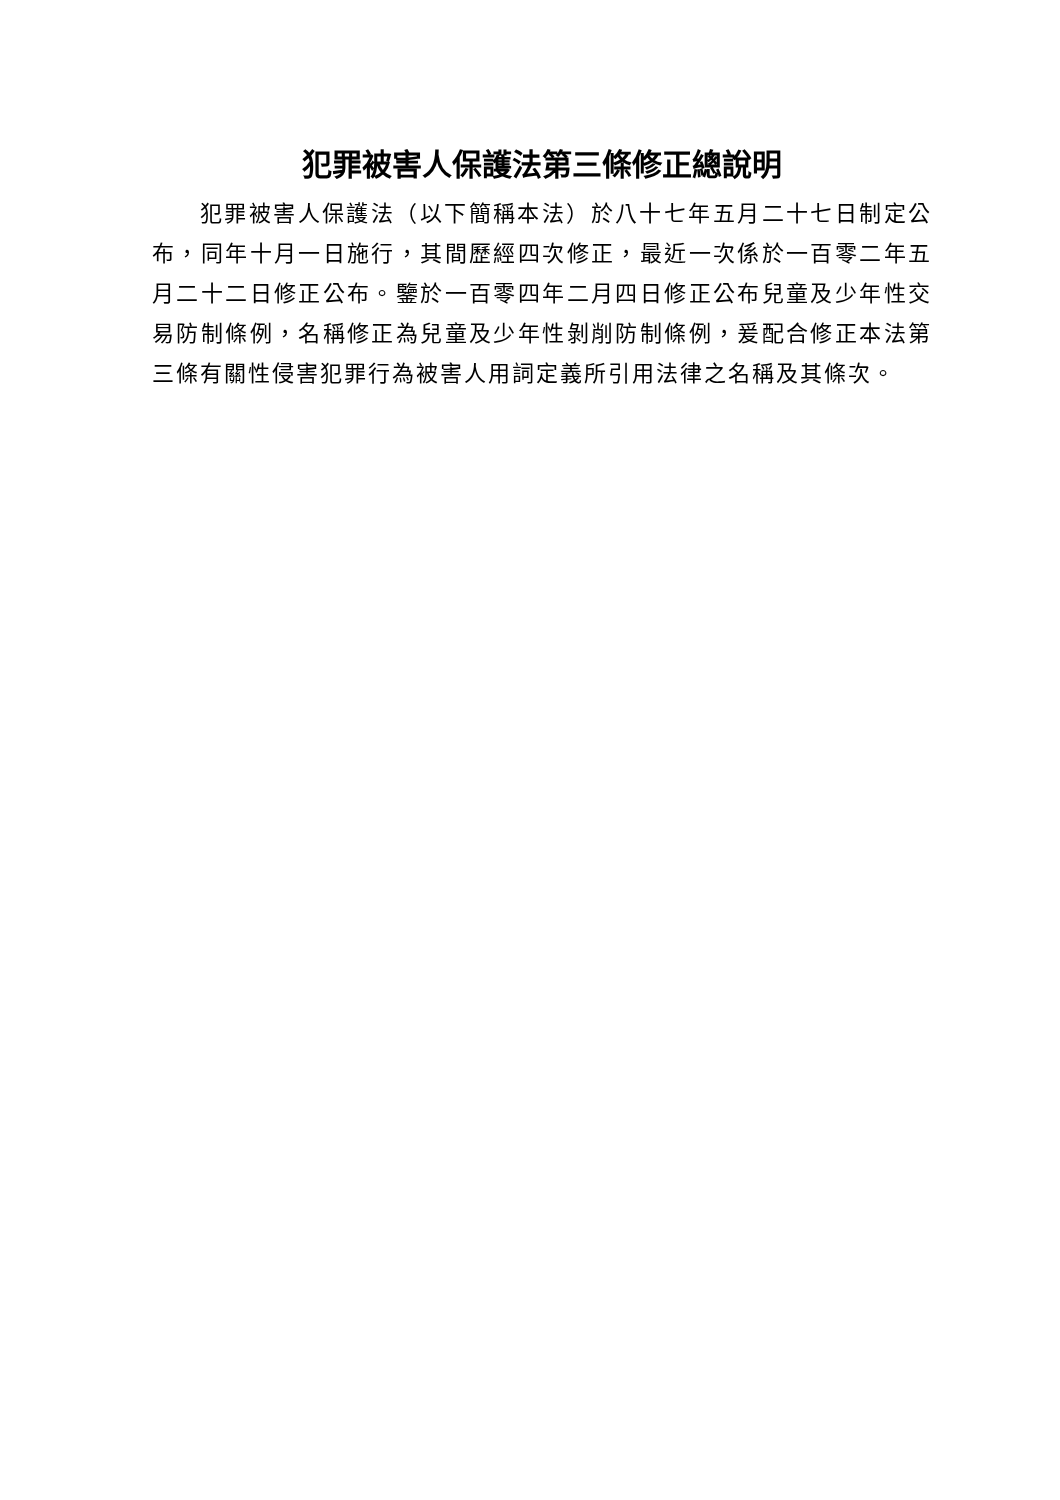犯罪被害人保護法第三條修正總說明
犯罪被害人保護法（以下簡稱本法）於八十七年五月二十七日制定公布，同年十月一日施行，其間歷經四次修正，最近一次係於一百零二年五月二十二日修正公布。鑒於一百零四年二月四日修正公布兒童及少年性交易防制條例，名稱修正為兒童及少年性剝削防制條例，爰配合修正本法第三條有關性侵害犯罪行為被害人用詞定義所引用法律之名稱及其條次。